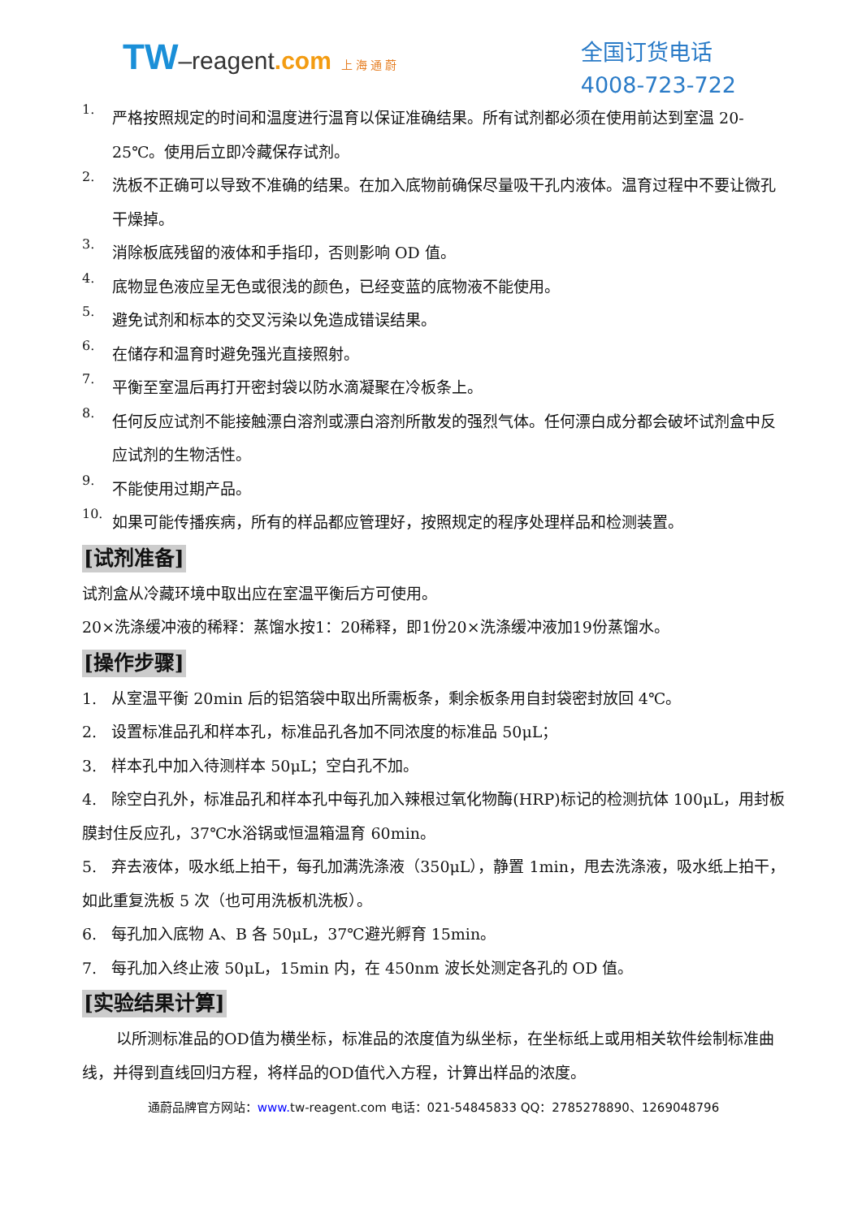TW–reagent.com 上 海 通 蔚
全国订货电话
4008-723-722
1.
严格按照规定的时间和温度进行温育以保证准确结果。所有试剂都必须在使用前达到室温 20-25℃。使用后立即冷藏保存试剂。
2.
洗板不正确可以导致不准确的结果。在加入底物前确保尽量吸干孔内液体。温育过程中不要让微孔干燥掉。
3.
消除板底残留的液体和手指印，否则影响 OD 值。
4.
底物显色液应呈无色或很浅的颜色，已经变蓝的底物液不能使用。
5.
避免试剂和标本的交叉污染以免造成错误结果。
6.
在储存和温育时避免强光直接照射。
7.
平衡至室温后再打开密封袋以防水滴凝聚在冷板条上。
8.
任何反应试剂不能接触漂白溶剂或漂白溶剂所散发的强烈气体。任何漂白成分都会破坏试剂盒中反应试剂的生物活性。
9.
不能使用过期产品。
10.
如果可能传播疾病，所有的样品都应管理好，按照规定的程序处理样品和检测装置。
[试剂准备]
试剂盒从冷藏环境中取出应在室温平衡后方可使用。
20×洗涤缓冲液的稀释：蒸馏水按1：20稀释，即1份20×洗涤缓冲液加19份蒸馏水。
[操作步骤]
1. 从室温平衡 20min 后的铝箔袋中取出所需板条，剩余板条用自封袋密封放回 4℃。
2. 设置标准品孔和样本孔，标准品孔各加不同浓度的标准品 50μL；
3. 样本孔中加入待测样本 50μL；空白孔不加。
4. 除空白孔外，标准品孔和样本孔中每孔加入辣根过氧化物酶(HRP)标记的检测抗体 100μL，用封板膜封住反应孔，37℃水浴锅或恒温箱温育 60min。
5. 弃去液体，吸水纸上拍干，每孔加满洗涤液（350μL），静置 1min，甩去洗涤液，吸水纸上拍干，如此重复洗板 5 次（也可用洗板机洗板）。
6. 每孔加入底物 A、B 各 50μL，37℃避光孵育 15min。
7. 每孔加入终止液 50μL，15min 内，在 450nm 波长处测定各孔的 OD 值。
[实验结果计算]
以所测标准品的OD值为横坐标，标准品的浓度值为纵坐标，在坐标纸上或用相关软件绘制标准曲线，并得到直线回归方程，将样品的OD值代入方程，计算出样品的浓度。
通蔚品牌官方网站：www. tw-reagent.com 电话：021-54845833 QQ：2785278890、1269048796